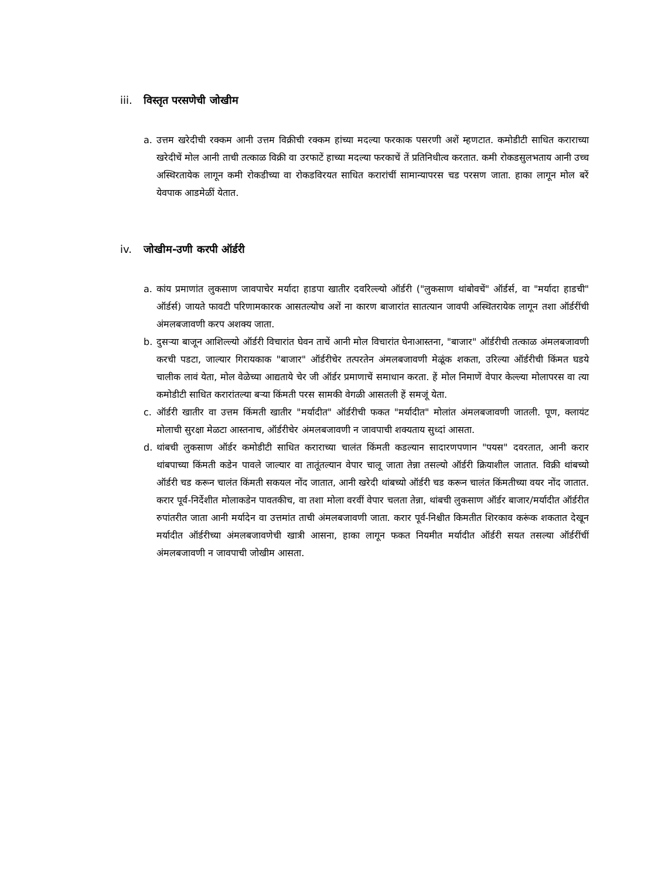iii. विस्तृत परसणेची जोखीम
a. उत्तम खरेदीची रक्कम आनी उत्तम विक्रीची रक्कम हांच्या मदल्या फरकाक पसरणी अशें म्हणटात. कमोडीटी साधित कराराच्या खरेदीचें मोल आनी ताची तत्काळ विक्री वा उरफाटें हाच्या मदल्या फरकाचें तें प्रतिनिधीत्व करतात. कमी रोकडसुलभताय आनी उच्च अस्थिरतायेक लागून कमी रोकडीच्या वा रोकडविरयत साधित करारांचीं सामान्यापरस चड परसण जाता. हाका लागून मोल बरें येवपाक आडमेळीं येतात.
iv. जोखीम-उणी करपी ऑर्डरी
a. कांय प्रमाणांत लुकसाण जावपाचेर मर्यादा हाडपा खातीर दवरिल्ल्यो ऑर्डरी ("लुकसाण थांबोवचें" ऑर्डर्स, वा "मर्यादा हाडची" ऑर्डर्स) जायते फावटी परिणामकारक आसतल्योच अशें ना कारण बाजारांत सातत्यान जावपी अस्थितरायेक लागून तशा ऑर्डरींची अंमलबजावणी करप अशक्य जाता.
b. दुसऱ्या बाजून आशिल्ल्यो ऑर्डरी विचारांत घेवन ताचें आनी मोल विचारांत घेनाआस्तना, "बाजार" ऑर्डरीची तत्काळ अंमलबजावणी करची पडटा, जाल्यार गिरायकाक "बाजार" ऑर्डरीचेर तत्परतेन अंमलबजावणी मेळूंक शकता, उरिल्या ऑर्डरीची किंमत घडये चालीक लावं येता, मोल वेळेच्या आद्यताये चेर जी ऑर्डर प्रमाणाचें समाधान करता. हें मोल निमाणें वेपार केल्ल्या मोलापरस वा त्या कमोडीटी साधित करारांतल्या बऱ्या किंमती परस सामकी वेगळी आसतली हें समजूं येता.
c. ऑर्डरी खातीर वा उत्तम किंमती खातीर "मर्यादीत" ऑर्डरीची फकत "मर्यादीत" मोलांत अंमलबजावणी जातली. पूण, क्लायंट मोलाची सुरक्षा मेळटा आस्तनाच, ऑर्डरीचेर अंमलबजावणी न जावपाची शक्यताय सुध्दां आसता.
d. थांबची लुकसाण ऑर्डर कमोडीटी साधित कराराच्या चालंत किंमती कडल्यान सादारणपणान "पयस" दवरतात, आनी करार थांबपाच्या किंमती कडेन पावले जाल्यार वा तातूंतल्यान वेपार चालू जाता तेन्ना तसल्यो ऑर्डरी क्रियाशील जातात. विक्री थांबच्यो ऑर्डरी चड करून चालंत किंमती सकयल नोंद जातात, आनी खरेदी थांबच्यो ऑर्डरी चड करून चालंत किंमतीच्या वयर नोंद जातात. करार पूर्व-निर्देशीत मोलाकडेन पावतकीच, वा तशा मोला वरवीं वेपार चलता तेन्ना, थांबची लुकसाण ऑर्डर बाजार/मर्यादीत ऑर्डरीत रुपांतरीत जाता आनी मर्यादेन वा उत्तमांत ताची अंमलबजावणी जाता. करार पूर्व-निश्चीत किमतीत शिरकाव करूंक शकतात देखून मर्यादीत ऑर्डरीच्या अंमलबजावणेची खात्री आसना, हाका लागून फकत नियमीत मर्यादीत ऑर्डरी सयत तसल्या ऑर्डरींचीं अंमलबजावणी न जावपाची जोखीम आसता.